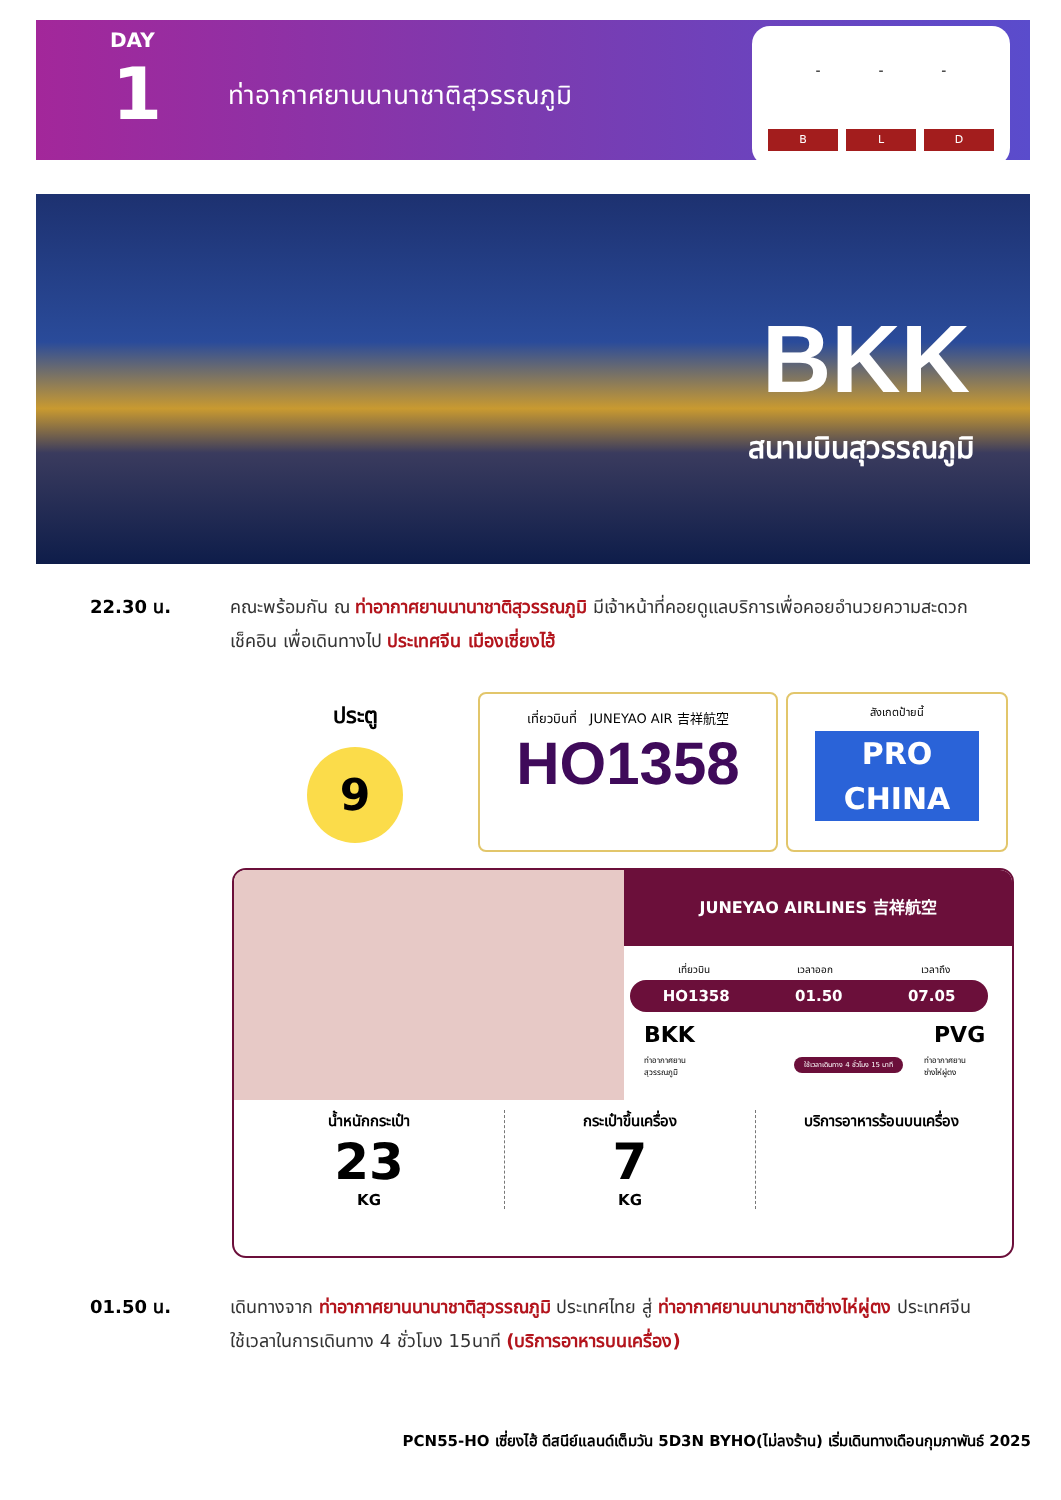DAY
1 ท่าอากาศยานนานาชาติสุวรรณภูมิ
- - -
B L D
BKK
สนามบินสุวรรณภูมิ
22.30 น.
คณะพร้อมกัน ณ ท่าอากาศยานนานาชาติสุวรรณภูมิ มีเจ้าหน้าที่คอยดูแลบริการเพื่อคอยอำนวยความสะดวก เช็คอิน เพื่อเดินทางไป ประเทศจีน เมืองเซี่ยงไฮ้
ประตู
9
เที่ยวบินที่ JUNEYAO AIR 吉祥航空
HO1358
สังเกตป้ายนี้
PRO
CHINA
JUNEYAO AIRLINES 吉祥航空
เที่ยวบิน เวลาออก เวลาถึง
HO1358 01.50 07.05
BKK PVG
ท่าอากาศยาน
สุวรรณภูมิ
ใช้เวลาเดินทาง 4 ชั่วโมง 15 นาที
ท่าอากาศยาน
ซ่างไห่ผู่ตง
น้ำหนักกระเป๋า
23
KG
กระเป๋าขึ้นเครื่อง
7
KG
บริการอาหารร้อนบนเครื่อง
01.50 น.
เดินทางจาก ท่าอากาศยานนานาชาติสุวรรณภูมิ ประเทศไทย สู่ ท่าอากาศยานนานาชาติซ่างไห่ผู่ตง ประเทศจีน ใช้เวลาในการเดินทาง 4 ชั่วโมง 15นาที (บริการอาหารบนเครื่อง)
PCN55-HO เซี่ยงไฮ้ ดีสนีย์แลนด์เต็มวัน 5D3N BYHO(ไม่ลงร้าน) เริ่มเดินทางเดือนกุมภาพันธ์ 2025